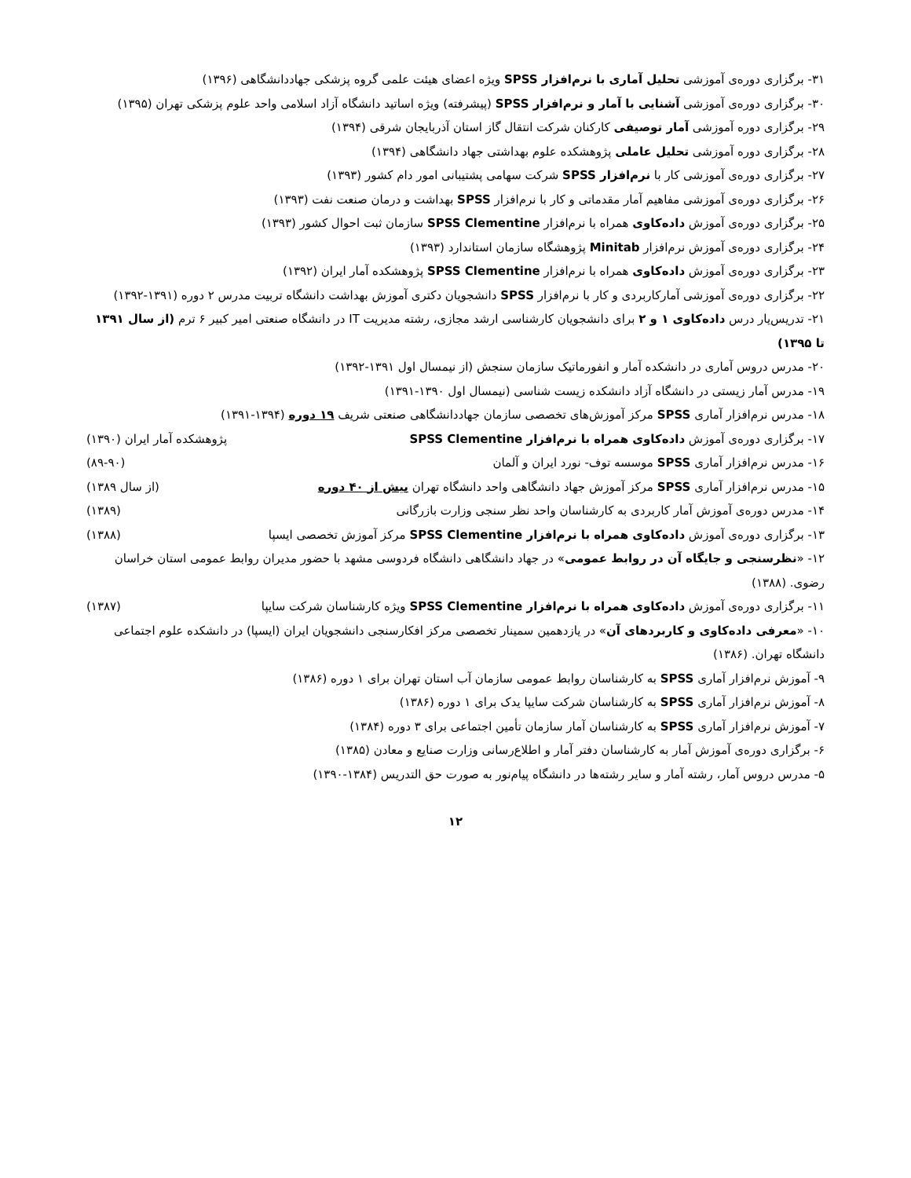۳۱- برگزاری دوره‌ی آموزشی تحلیل آماری با نرم‌افزار SPSS ویژه اعضای هیئت علمی گروه پزشکی جهاددانشگاهی (۱۳۹۶)
۳۰- برگزاری دوره‌ی آموزشی آشنایی با آمار و نرم‌افزار SPSS (پیشرفته) ویژه اساتید دانشگاه آزاد اسلامی واحد علوم پزشکی تهران (۱۳۹۵)
۲۹- برگزاری دوره آموزشی آمار توصیفی کارکنان شرکت انتقال گاز استان آذربایجان شرقی (۱۳۹۴)
۲۸- برگزاری دوره آموزشی تحلیل عاملی پژوهشکده علوم بهداشتی جهاد دانشگاهی (۱۳۹۴)
۲۷- برگزاری دوره‌ی آموزشی کار با نرم‌افزار SPSS شرکت سهامی پشتیبانی امور دام کشور (۱۳۹۳)
۲۶- برگزاری دوره‌ی آموزشی مفاهیم آمار مقدماتی و کار با نرم‌افزار SPSS بهداشت و درمان صنعت نفت (۱۳۹۳)
۲۵- برگزاری دوره‌ی آموزش داده‌کاوی همراه با نرم‌افزار SPSS Clementine سازمان ثبت احوال کشور (۱۳۹۳)
۲۴- برگزاری دوره‌ی آموزش نرم‌افزار Minitab پژوهشگاه سازمان استاندارد (۱۳۹۳)
۲۳- برگزاری دوره‌ی آموزش داده‌کاوی همراه با نرم‌افزار SPSS Clementine پژوهشکده آمار ایران (۱۳۹۲)
۲۲- برگزاری دوره‌ی آموزشی آمارکاربردی و کار با نرم‌افزار SPSS دانشجویان دکتری آموزش بهداشت دانشگاه تربیت مدرس ۲ دوره (۱۳۹۱-۱۳۹۲)
۲۱- تدریس‌یار درس داده‌کاوی ۱ و ۲ برای دانشجویان کارشناسی ارشد مجازی، رشته مدیریت IT در دانشگاه صنعتی امیر کبیر ۶ ترم (از سال ۱۳۹۱ تا ۱۳۹۵)
۲۰- مدرس دروس آماری در دانشکده آمار و انفورماتیک سازمان سنجش (از نیمسال اول ۱۳۹۱-۱۳۹۲)
۱۹- مدرس آمار زیستی در دانشگاه آزاد دانشکده زیست شناسی (نیمسال اول ۱۳۹۰-۱۳۹۱)
۱۸- مدرس نرم‌افزار آماری SPSS مرکز آموزش‌های تخصصی سازمان جهاددانشگاهی صنعتی شریف ۱۹ دوره (۱۳۹۴-۱۳۹۱)
۱۷- برگزاری دوره‌ی آموزش داده‌کاوی همراه با نرم‌افزار SPSS Clementine پژوهشکده آمار ایران (۱۳۹۰)
۱۶- مدرس نرم‌افزار آماری SPSS موسسه توف- نورد ایران و آلمان (۸۹-۹۰)
۱۵- مدرس نرم‌افزار آماری SPSS مرکز آموزش جهاد دانشگاهی واحد دانشگاه تهران بیش از ۴۰ دوره (از سال ۱۳۸۹)
۱۴- مدرس دوره‌ی آموزش آمار کاربردی به کارشناسان واحد نظر سنجی وزارت بازرگانی (۱۳۸۹)
۱۳- برگزاری دوره‌ی آموزش داده‌کاوی همراه با نرم‌افزار SPSS Clementine مرکز آموزش تخصصی ایسپا (۱۳۸۸)
۱۲- «نظرسنجی و جایگاه آن در روابط عمومی» در جهاد دانشگاهی دانشگاه فردوسی مشهد با حضور مدیران روابط عمومی استان خراسان رضوی. (۱۳۸۸)
۱۱- برگزاری دوره‌ی آموزش داده‌کاوی همراه با نرم‌افزار SPSS Clementine ویژه کارشناسان شرکت سایپا (۱۳۸۷)
۱۰- «معرفی داده‌کاوی و کاربردهای آن» در یازدهمین سمینار تخصصی مرکز افکارسنجی دانشجویان ایران (ایسپا) در دانشکده علوم اجتماعی دانشگاه تهران. (۱۳۸۶)
۹- آموزش نرم‌افزار آماری SPSS به کارشناسان روابط عمومی سازمان آب استان تهران برای ۱ دوره (۱۳۸۶)
۸- آموزش نرم‌افزار آماری SPSS به کارشناسان شرکت سایپا یدک برای ۱ دوره (۱۳۸۶)
۷- آموزش نرم‌افزار آماری SPSS به کارشناسان آمار سازمان تأمین اجتماعی برای ۳ دوره (۱۳۸۴)
۶- برگزاری دوره‌ی آموزش آمار به کارشناسان دفتر آمار و اطلاع‌رسانی وزارت صنایع و معادن (۱۳۸۵)
۵- مدرس دروس آمار، رشته آمار و سایر رشته‌ها در دانشگاه پیام‌نور به صورت حق التدریس (۱۳۸۴-۱۳۹۰)
۱۲